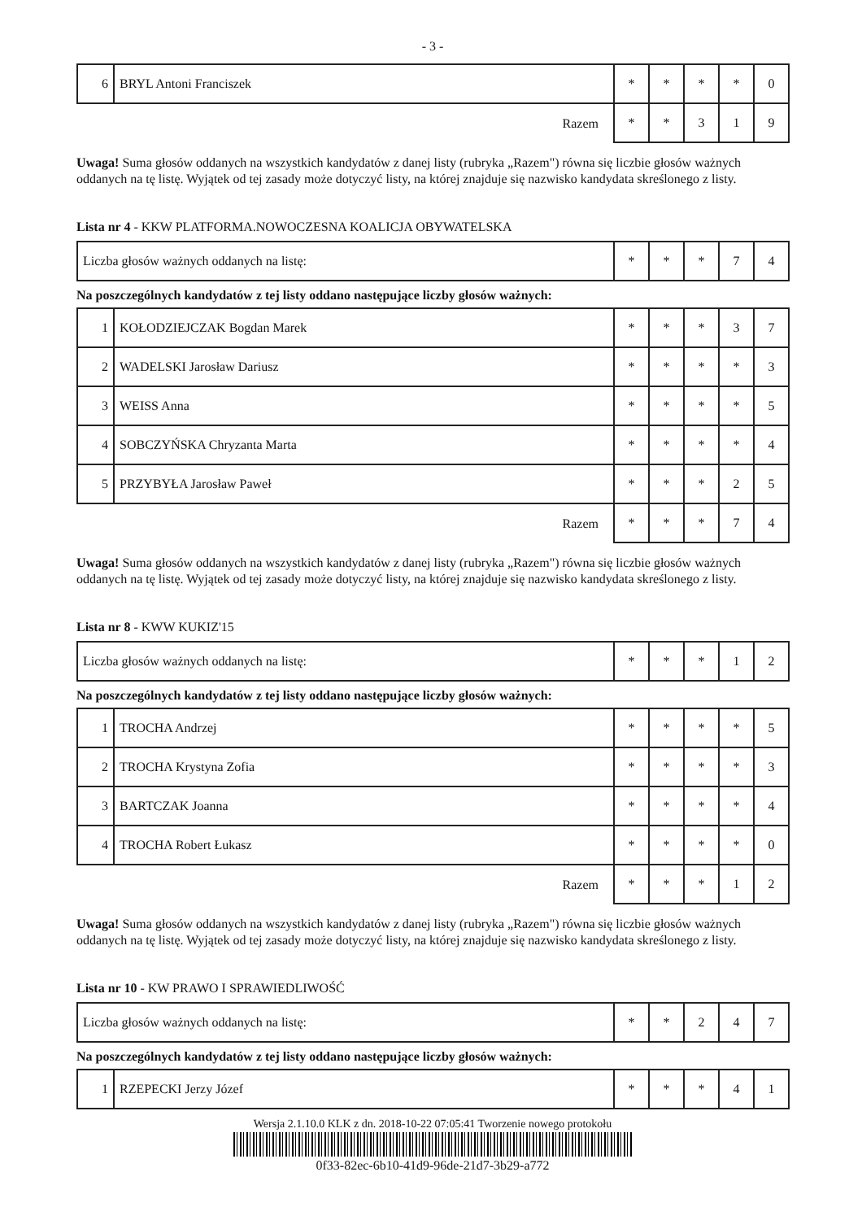- 3 -
| 6 | BRYL Antoni Franciszek | * | * | * | * | 0 |
| Razem | | * | * | 3 | 1 | 9 |
Uwaga! Suma głosów oddanych na wszystkich kandydatów z danej listy (rubryka „Razem") równa się liczbie głosów ważnych oddanych na tę listę. Wyjątek od tej zasady może dotyczyć listy, na której znajduje się nazwisko kandydata skreślonego z listy.
Lista nr 4 - KKW PLATFORMA.NOWOCZESNA KOALICJA OBYWATELSKA
| Liczba głosów ważnych oddanych na listę: | * | * | * | 7 | 4 |
Na poszczególnych kandydatów z tej listy oddano następujące liczby głosów ważnych:
| 1 | KOŁODZIEJCZAK Bogdan Marek | * | * | * | 3 | 7 |
| 2 | WADELSKI Jarosław Dariusz | * | * | * | * | 3 |
| 3 | WEISS Anna | * | * | * | * | 5 |
| 4 | SOBCZYŃSKA Chryzanta Marta | * | * | * | * | 4 |
| 5 | PRZYBYŁA Jarosław Paweł | * | * | * | 2 | 5 |
| Razem | | * | * | * | 7 | 4 |
Uwaga! Suma głosów oddanych na wszystkich kandydatów z danej listy (rubryka „Razem") równa się liczbie głosów ważnych oddanych na tę listę. Wyjątek od tej zasady może dotyczyć listy, na której znajduje się nazwisko kandydata skreślonego z listy.
Lista nr 8 - KWW KUKIZ'15
| Liczba głosów ważnych oddanych na listę: | * | * | * | 1 | 2 |
Na poszczególnych kandydatów z tej listy oddano następujące liczby głosów ważnych:
| 1 | TROCHA Andrzej | * | * | * | * | 5 |
| 2 | TROCHA Krystyna Zofia | * | * | * | * | 3 |
| 3 | BARTCZAK Joanna | * | * | * | * | 4 |
| 4 | TROCHA Robert Łukasz | * | * | * | * | 0 |
| Razem | | * | * | * | 1 | 2 |
Uwaga! Suma głosów oddanych na wszystkich kandydatów z danej listy (rubryka „Razem") równa się liczbie głosów ważnych oddanych na tę listę. Wyjątek od tej zasady może dotyczyć listy, na której znajduje się nazwisko kandydata skreślonego z listy.
Lista nr 10 - KW PRAWO I SPRAWIEDLIWOŚĆ
| Liczba głosów ważnych oddanych na listę: | * | * | 2 | 4 | 7 |
Na poszczególnych kandydatów z tej listy oddano następujące liczby głosów ważnych:
| 1 | RZEPECKI Jerzy Józef | * | * | * | 4 | 1 |
Wersja 2.1.10.0 KLK z dn. 2018-10-22 07:05:41 Tworzenie nowego protokołu
0f33-82ec-6b10-41d9-96de-21d7-3b29-a772